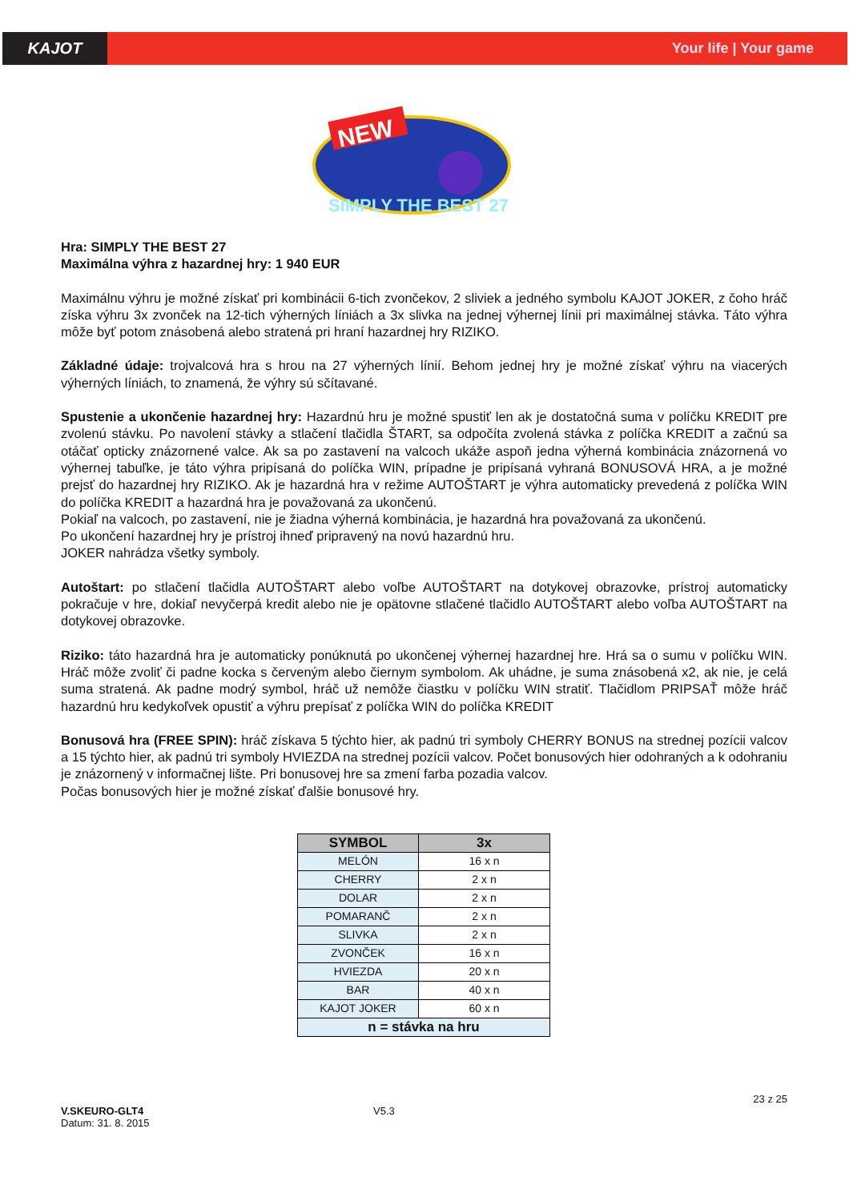KAJOT Your life | Your game
NEW
SIMPLY THE BEST 27
Hra: SIMPLY THE BEST 27
Maximálna výhra z hazardnej hry: 1 940 EUR
Maximálnu výhru je možné získať pri kombinácii 6-tich zvončekov, 2 sliviek a jedného symbolu KAJOT JOKER, z čoho hráč získa výhru 3x zvonček na 12-tich výherných líniách a 3x slivka na jednej výhernej línii pri maximálnej stávka. Táto výhra môže byť potom znásobená alebo stratená pri hraní hazardnej hry RIZIKO.
Základné údaje: trojvalcová hra s hrou na 27 výherných línií. Behom jednej hry je možné získať výhru na viacerých výherných líniách, to znamená, že výhry sú sčítavané.
Spustenie a ukončenie hazardnej hry: Hazardnú hru je možné spustiť len ak je dostatočná suma v políčku KREDIT pre zvolenú stávku. Po navolení stávky a stlačení tlačidla ŠTART, sa odpočíta zvolená stávka z políčka KREDIT a začnú sa otáčať opticky znázornené valce. Ak sa po zastavení na valcoch ukáže aspoň jedna výherná kombinácia znázornená vo výhernej tabuľke, je táto výhra pripísaná do políčka WIN, prípadne je pripísaná vyhraná BONUSOVÁ HRA, a je možné prejsť do hazardnej hry RIZIKO. Ak je hazardná hra v režime AUTOŠTART je výhra automaticky prevedená z políčka WIN do políčka KREDIT a hazardná hra je považovaná za ukončenú.
Pokiaľ na valcoch, po zastavení, nie je žiadna výherná kombinácia, je hazardná hra považovaná za ukončenú.
Po ukončení hazardnej hry je prístroj ihneď pripravený na novú hazardnú hru.
JOKER nahrádza všetky symboly.
Autoštart: po stlačení tlačidla AUTOŠTART alebo voľbe AUTOŠTART na dotykovej obrazovke, prístroj automaticky pokračuje v hre, dokiaľ nevyčerpá kredit alebo nie je opätovne stlačené tlačidlo AUTOŠTART alebo voľba AUTOŠTART na dotykovej obrazovke.
Riziko: táto hazardná hra je automaticky ponúknutá po ukončenej výhernej hazardnej hre. Hrá sa o sumu v políčku WIN. Hráč môže zvoliť či padne kocka s červeným alebo čiernym symbolom. Ak uhádne, je suma znásobená x2, ak nie, je celá suma stratená. Ak padne modrý symbol, hráč už nemôže čiastku v políčku WIN stratiť. Tlačidlom PRIPSAŤ môže hráč hazardnú hru kedykoľvek opustiť a výhru prepísať z políčka WIN do políčka KREDIT
Bonusová hra (FREE SPIN): hráč získava 5 týchto hier, ak padnú tri symboly CHERRY BONUS na strednej pozícii valcov a 15 týchto hier, ak padnú tri symboly HVIEZDA na strednej pozícii valcov. Počet bonusových hier odohraných a k odohraniu je znázornený v informačnej lište. Pri bonusovej hre sa zmení farba pozadia valcov.
Počas bonusových hier je možné získať ďalšie bonusové hry.
| SYMBOL | 3x |
| --- | --- |
| MELÓN | 16 x n |
| CHERRY | 2 x n |
| DOLAR | 2 x n |
| POMARANČ | 2 x n |
| SLIVKA | 2 x n |
| ZVONČEK | 16 x n |
| HVIEZDA | 20 x n |
| BAR | 40 x n |
| KAJOT JOKER | 60 x n |
| n = stávka na hru | |
23 z 25
V.SKEURO-GLT4
Datum: 31. 8. 2015
V5.3